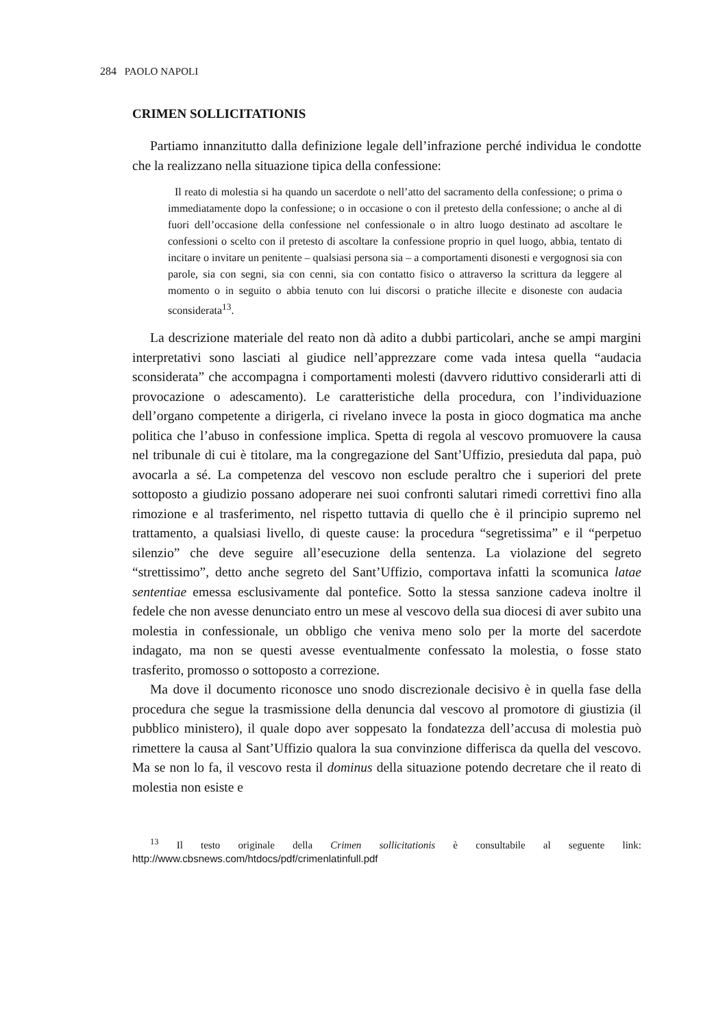284 PAOLO NAPOLI
CRIMEN SOLLICITATIONIS
Partiamo innanzitutto dalla definizione legale dell’infrazione perché individua le condotte che la realizzano nella situazione tipica della confessione:
Il reato di molestia si ha quando un sacerdote o nell’atto del sacramento della confessione; o prima o immediatamente dopo la confessione; o in occasione o con il pretesto della confessione; o anche al di fuori dell’occasione della confessione nel confessionale o in altro luogo destinato ad ascoltare le confessioni o scelto con il pretesto di ascoltare la confessione proprio in quel luogo, abbia, tentato di incitare o invitare un penitente – qualsiasi persona sia – a comportamenti disonesti e vergognosi sia con parole, sia con segni, sia con cenni, sia con contatto fisico o attraverso la scrittura da leggere al momento o in seguito o abbia tenuto con lui discorsi o pratiche illecite e disoneste con audacia sconsiderata<sup>13</sup>.
La descrizione materiale del reato non dà adito a dubbi particolari, anche se ampi margini interpretativi sono lasciati al giudice nell’apprezzare come vada intesa quella “audacia sconsiderata” che accompagna i comportamenti molesti (davvero riduttivo considerarli atti di provocazione o adescamento). Le caratteristiche della procedura, con l’individuazione dell’organo competente a dirigerla, ci rivelano invece la posta in gioco dogmatica ma anche politica che l’abuso in confessione implica. Spetta di regola al vescovo promuovere la causa nel tribunale di cui è titolare, ma la congregazione del Sant’Uffizio, presieduta dal papa, può avocarla a sé. La competenza del vescovo non esclude peraltro che i superiori del prete sottoposto a giudizio possano adoperare nei suoi confronti salutari rimedi correttivi fino alla rimozione e al trasferimento, nel rispetto tuttavia di quello che è il principio supremo nel trattamento, a qualsiasi livello, di queste cause: la procedura “segretissima” e il “perpetuo silenzio” che deve seguire all’esecuzione della sentenza. La violazione del segreto “strettissimo”, detto anche segreto del Sant’Uffizio, comportava infatti la scomunica latae sententiae emessa esclusivamente dal pontefice. Sotto la stessa sanzione cadeva inoltre il fedele che non avesse denunciato entro un mese al vescovo della sua diocesi di aver subito una molestia in confessionale, un obbligo che veniva meno solo per la morte del sacerdote indagato, ma non se questi avesse eventualmente confessato la molestia, o fosse stato trasferito, promosso o sottoposto a correzione.
Ma dove il documento riconosce uno snodo discrezionale decisivo è in quella fase della procedura che segue la trasmissione della denuncia dal vescovo al promotore di giustizia (il pubblico ministero), il quale dopo aver soppesato la fondatezza dell’accusa di molestia può rimettere la causa al Sant’Uffizio qualora la sua convinzione differisca da quella del vescovo. Ma se non lo fa, il vescovo resta il dominus della situazione potendo decretare che il reato di molestia non esiste e
<sup>13</sup> Il testo originale della Crimen sollicitationis è consultabile al seguente link: http://www.cbsnews.com/htdocs/pdf/crimenlatinfull.pdf